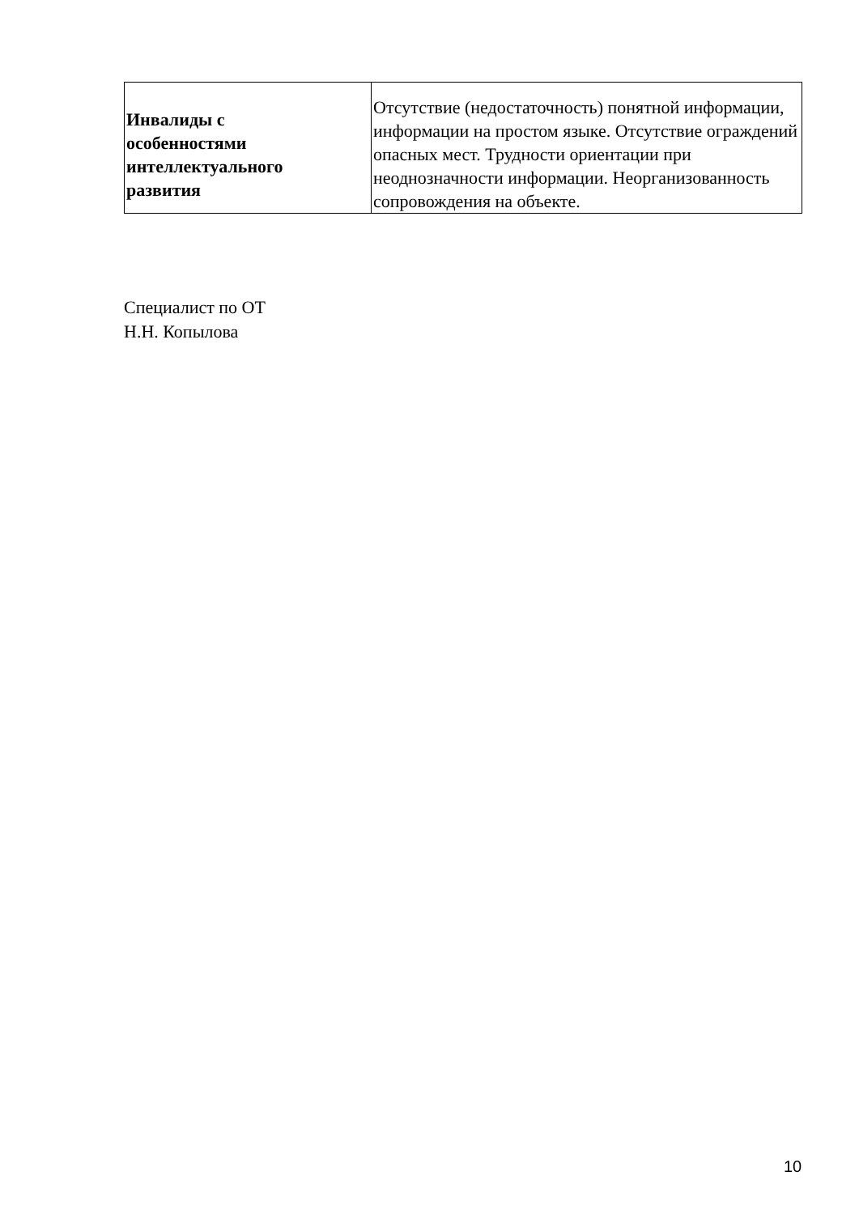| Инвалиды с особенностями интеллектуального развития | Отсутствие (недостаточность) понятной информации, информации на простом языке. Отсутствие ограждений опасных мест. Трудности ориентации при неоднозначности информации. Неорганизованность сопровождения на объекте. |
Специалист по ОТ
Н.Н. Копылова
10